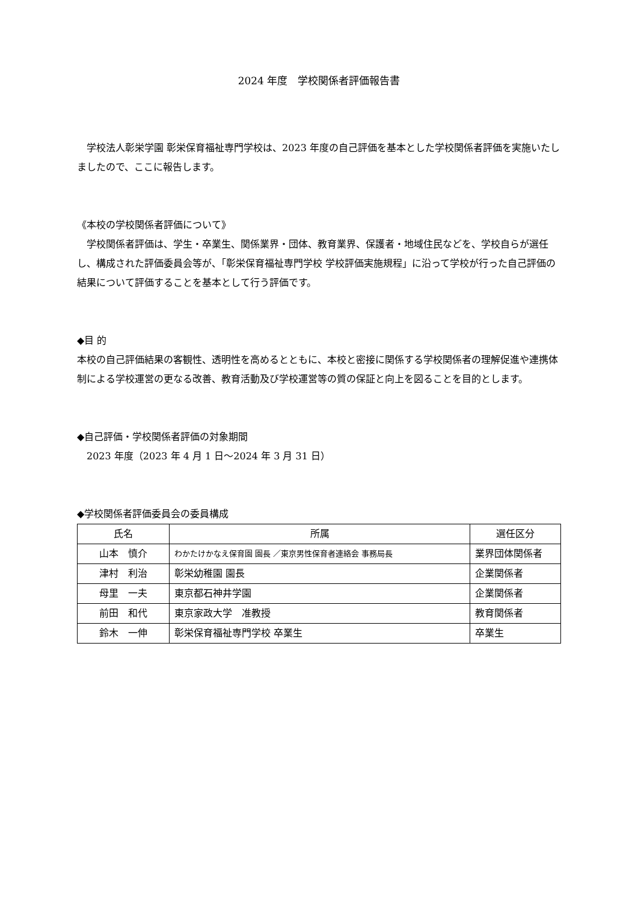2024 年度　学校関係者評価報告書
　学校法人彰栄学園 彰栄保育福祉専門学校は、2023 年度の自己評価を基本とした学校関係者評価を実施いたしましたので、ここに報告します。
《本校の学校関係者評価について》
　学校関係者評価は、学生・卒業生、関係業界・団体、教育業界、保護者・地域住民などを、学校自らが選任し、構成された評価委員会等が、「彰栄保育福祉専門学校 学校評価実施規程」に沿って学校が行った自己評価の結果について評価することを基本として行う評価です。
◆目 的
本校の自己評価結果の客観性、透明性を高めるとともに、本校と密接に関係する学校関係者の理解促進や連携体制による学校運営の更なる改善、教育活動及び学校運営等の質の保証と向上を図ることを目的とします。
◆自己評価・学校関係者評価の対象期間
　2023 年度（2023 年 4 月 1 日～2024 年 3 月 31 日）
◆学校関係者評価委員会の委員構成
| 氏名 | 所属 | 選任区分 |
| --- | --- | --- |
| 山本 慎介 | わかたけかなえ保育園 園長 ／東京男性保育者連絡会 事務局長 | 業界団体関係者 |
| 津村 利治 | 彰栄幼稚園 園長 | 企業関係者 |
| 母里 一夫 | 東京都石神井学園 | 企業関係者 |
| 前田 和代 | 東京家政大学 准教授 | 教育関係者 |
| 鈴木 一伸 | 彰栄保育福祉専門学校 卒業生 | 卒業生 |